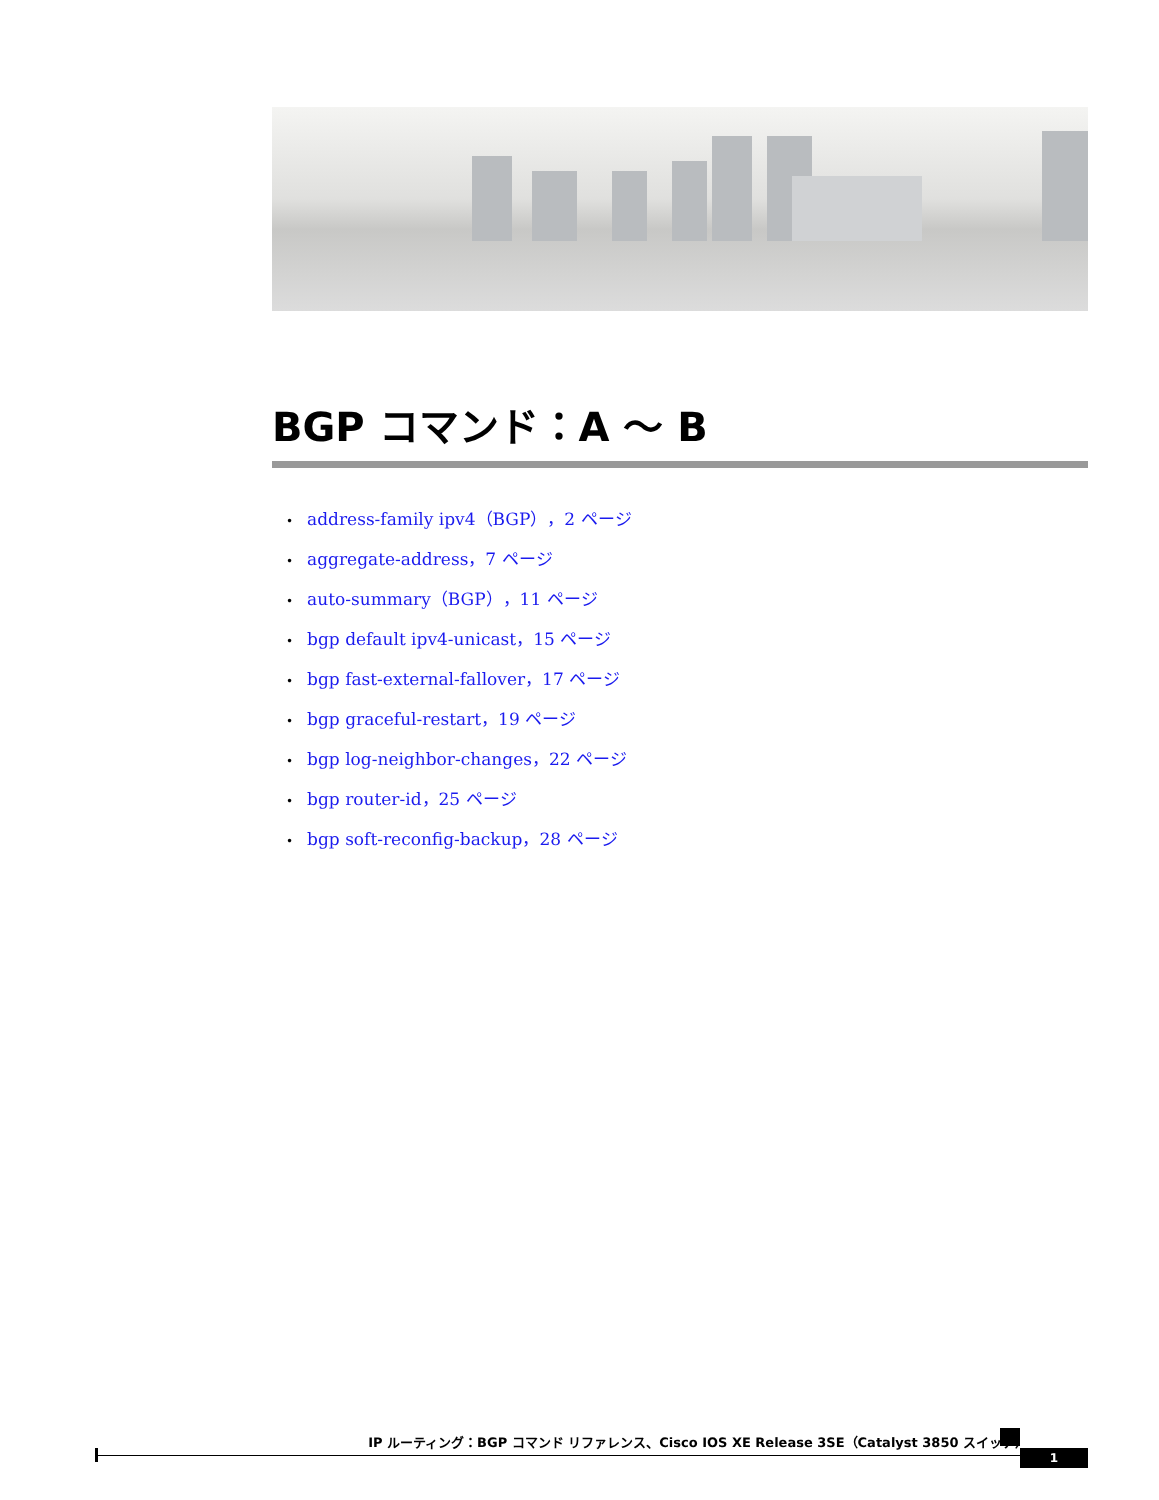BGP コマンド：A ～ B
• address-family ipv4（BGP），2 ページ
• aggregate-address，7 ページ
• auto-summary（BGP），11 ページ
• bgp default ipv4-unicast，15 ページ
• bgp fast-external-fallover，17 ページ
• bgp graceful-restart，19 ページ
• bgp log-neighbor-changes，22 ページ
• bgp router-id，25 ページ
• bgp soft-reconfig-backup，28 ページ
IP ルーティング：BGP コマンド リファレンス、Cisco IOS XE Release 3SE（Catalyst 3850 スイッチ）
1